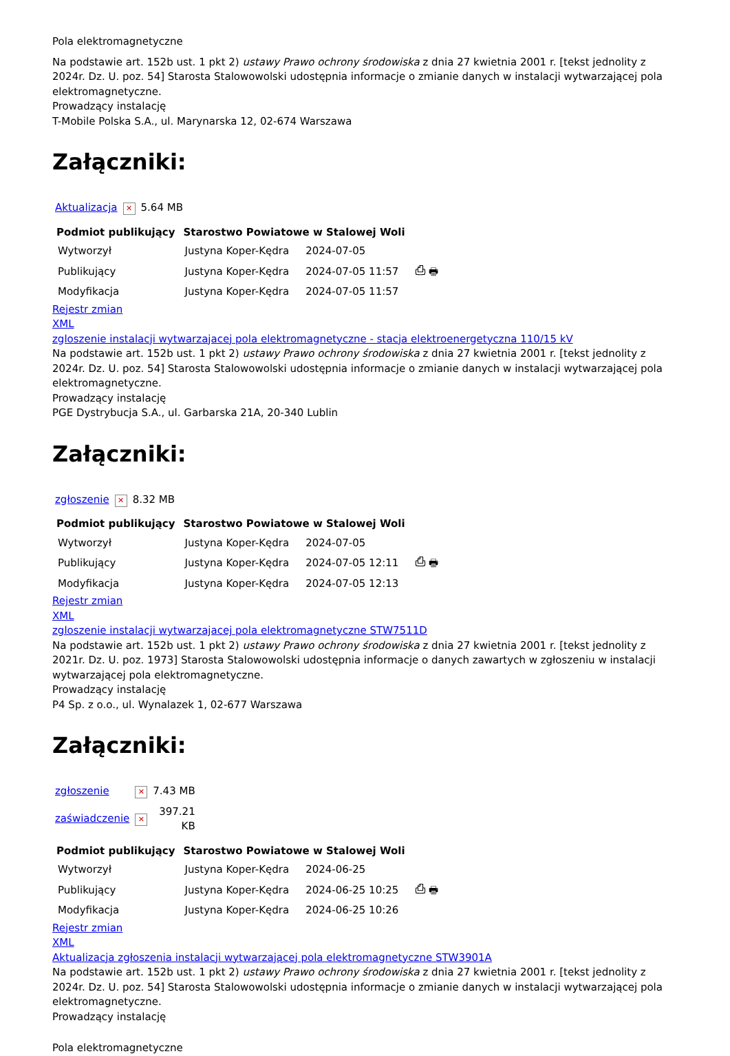Pola elektromagnetyczne
Na podstawie art. 152b ust. 1 pkt 2) ustawy Prawo ochrony środowiska z dnia 27 kwietnia 2001 r. [tekst jednolity z 2024r. Dz. U. poz. 54] Starosta Stalowowolski udostępnia informacje o zmianie danych w instalacji wytwarzającej pola elektromagnetyczne.
Prowadzący instalację
T-Mobile Polska S.A., ul. Marynarska 12, 02-674 Warszawa
Załączniki:
| Aktualizacja | ✕ | 5.64 MB |
| Podmiot publikujący | Starostwo Powiatowe w Stalowej Woli | | |
| Wytworzył | Justyna Koper-Kędra | 2024-07-05 | ⎙ 🖶 |
| Publikujący | Justyna Koper-Kędra | 2024-07-05 11:57 | |
| Modyfikacja | Justyna Koper-Kędra | 2024-07-05 11:57 | |
Rejestr zmian
XML
zgloszenie instalacji wytwarzajacej pola elektromagnetyczne - stacja elektroenergetyczna 110/15 kV
Na podstawie art. 152b ust. 1 pkt 2) ustawy Prawo ochrony środowiska z dnia 27 kwietnia 2001 r. [tekst jednolity z 2024r. Dz. U. poz. 54] Starosta Stalowowolski udostępnia informacje o zmianie danych w instalacji wytwarzającej pola elektromagnetyczne.
Prowadzący instalację
PGE Dystrybucja S.A., ul. Garbarska 21A, 20-340 Lublin
Załączniki:
| zgłoszenie | ✕ | 8.32 MB |
| Podmiot publikujący | Starostwo Powiatowe w Stalowej Woli | | |
| Wytworzył | Justyna Koper-Kędra | 2024-07-05 | ⎙ 🖶 |
| Publikujący | Justyna Koper-Kędra | 2024-07-05 12:11 | |
| Modyfikacja | Justyna Koper-Kędra | 2024-07-05 12:13 | |
Rejestr zmian
XML
zgloszenie instalacji wytwarzajacej pola elektromagnetyczne STW7511D
Na podstawie art. 152b ust. 1 pkt 2) ustawy Prawo ochrony środowiska z dnia 27 kwietnia 2001 r. [tekst jednolity z 2021r. Dz. U. poz. 1973] Starosta Stalowowolski udostępnia informacje o danych zawartych w zgłoszeniu w instalacji wytwarzającej pola elektromagnetyczne.
Prowadzący instalację
P4 Sp. z o.o., ul. Wynalazek 1, 02-677 Warszawa
Załączniki:
| zgłoszenie | ✕ | 7.43 MB |
| zaświadczenie | ✕ | 397.21 KB |
| Podmiot publikujący | Starostwo Powiatowe w Stalowej Woli | | |
| Wytworzył | Justyna Koper-Kędra | 2024-06-25 | ⎙ 🖶 |
| Publikujący | Justyna Koper-Kędra | 2024-06-25 10:25 | |
| Modyfikacja | Justyna Koper-Kędra | 2024-06-25 10:26 | |
Rejestr zmian
XML
Aktualizacja zgłoszenia instalacji wytwarzającej pola elektromagnetyczne STW3901A
Na podstawie art. 152b ust. 1 pkt 2) ustawy Prawo ochrony środowiska z dnia 27 kwietnia 2001 r. [tekst jednolity z 2024r. Dz. U. poz. 54] Starosta Stalowowolski udostępnia informacje o zmianie danych w instalacji wytwarzającej pola elektromagnetyczne.
Prowadzący instalację
Pola elektromagnetyczne